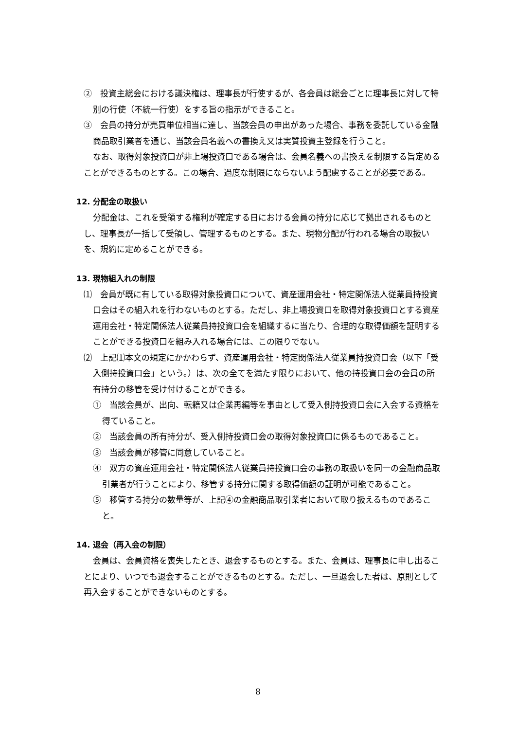②　投資主総会における議決権は、理事長が行使するが、各会員は総会ごとに理事長に対して特別の行使（不統一行使）をする旨の指示ができること。
③　会員の持分が売買単位相当に達し、当該会員の申出があった場合、事務を委託している金融商品取引業者を通じ、当該会員名義への書換え又は実質投資主登録を行うこと。
なお、取得対象投資口が非上場投資口である場合は、会員名義への書換えを制限する旨定めることができるものとする。この場合、過度な制限にならないよう配慮することが必要である。
12. 分配金の取扱い
分配金は、これを受領する権利が確定する日における会員の持分に応じて拠出されるものとし、理事長が一括して受領し、管理するものとする。また、現物分配が行われる場合の取扱いを、規約に定めることができる。
13. 現物組入れの制限
⑴　会員が既に有している取得対象投資口について、資産運用会社・特定関係法人従業員持投資口会はその組入れを行わないものとする。ただし、非上場投資口を取得対象投資口とする資産運用会社・特定関係法人従業員持投資口会を組織するに当たり、合理的な取得価額を証明することができる投資口を組み入れる場合には、この限りでない。
⑵　上記⑴本文の規定にかかわらず、資産運用会社・特定関係法人従業員持投資口会（以下「受入側持投資口会」という。）は、次の全てを満たす限りにおいて、他の持投資口会の会員の所有持分の移管を受け付けることができる。
①　当該会員が、出向、転籍又は企業再編等を事由として受入側持投資口会に入会する資格を得ていること。
②　当該会員の所有持分が、受入側持投資口会の取得対象投資口に係るものであること。
③　当該会員が移管に同意していること。
④　双方の資産運用会社・特定関係法人従業員持投資口会の事務の取扱いを同一の金融商品取引業者が行うことにより、移管する持分に関する取得価額の証明が可能であること。
⑤　移管する持分の数量等が、上記④の金融商品取引業者において取り扱えるものであること。
14. 退会（再入会の制限）
会員は、会員資格を喪失したとき、退会するものとする。また、会員は、理事長に申し出ることにより、いつでも退会することができるものとする。ただし、一旦退会した者は、原則として再入会することができないものとする。
8